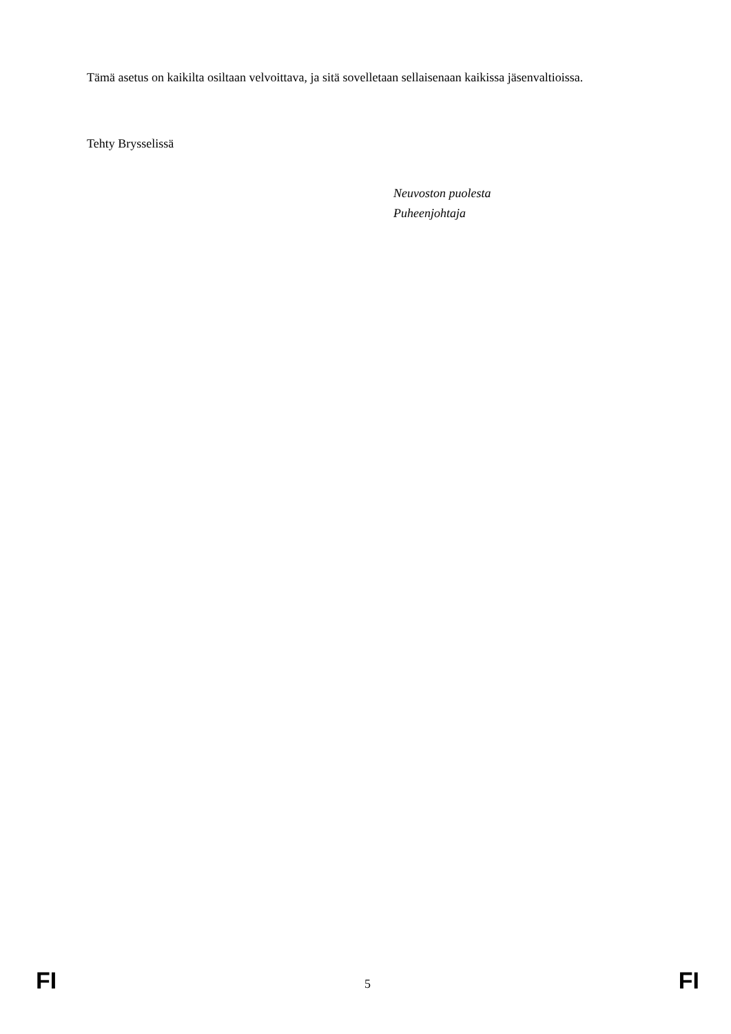Tämä asetus on kaikilta osiltaan velvoittava, ja sitä sovelletaan sellaisenaan kaikissa jäsenvaltioissa.
Tehty Brysselissä
Neuvoston puolesta
Puheenjohtaja
FI 5 FI